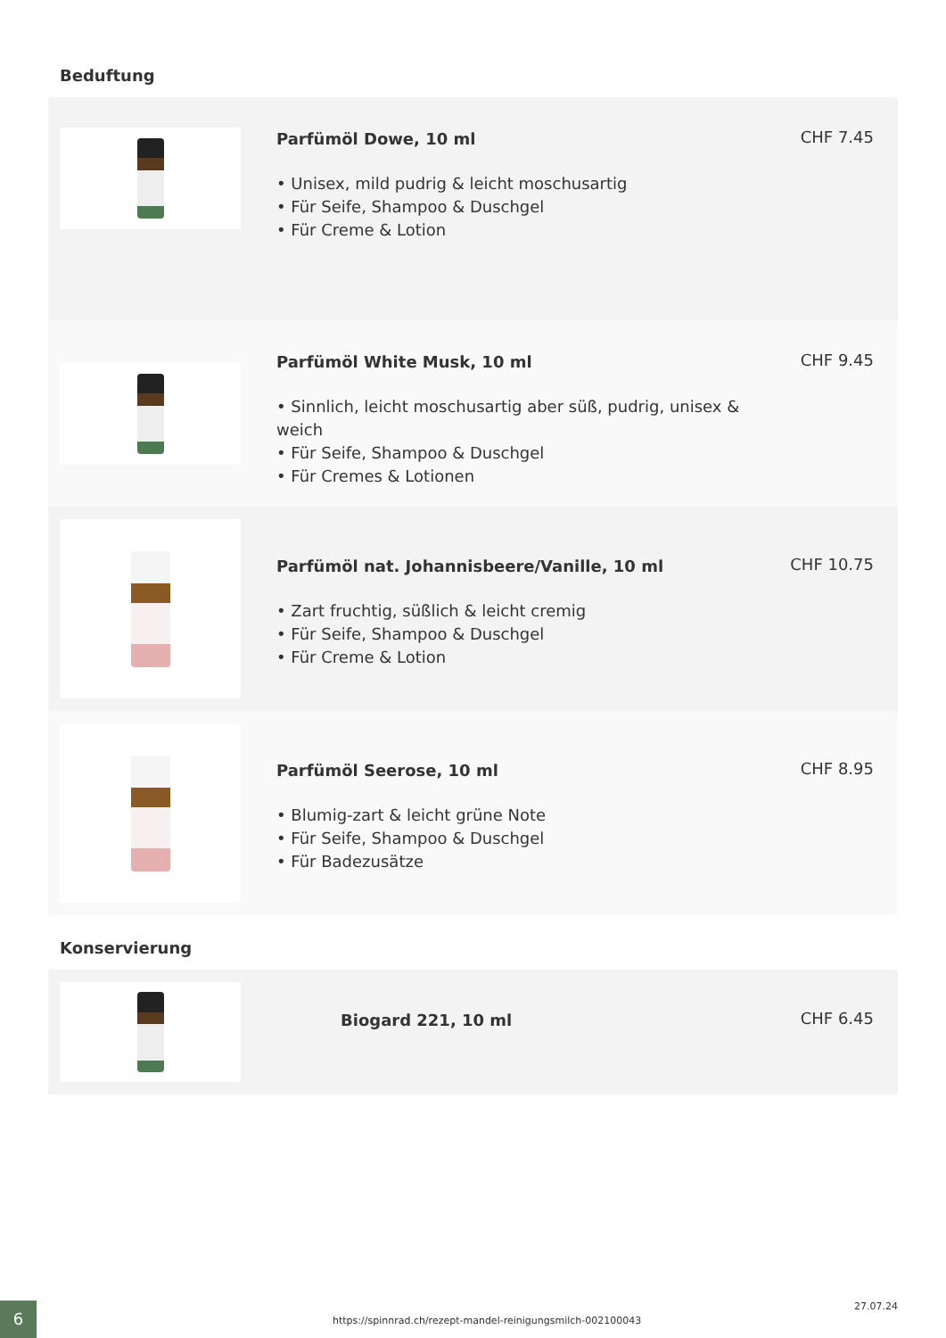Beduftung
Parfümöl Dowe, 10 ml
• Unisex, mild pudrig & leicht moschusartig
• Für Seife, Shampoo & Duschgel
• Für Creme & Lotion
CHF 7.45
Parfümöl White Musk, 10 ml
• Sinnlich, leicht moschusartig aber süß, pudrig, unisex & weich
• Für Seife, Shampoo & Duschgel
• Für Cremes & Lotionen
CHF 9.45
Parfümöl nat. Johannisbeere/Vanille, 10 ml
• Zart fruchtig, süßlich & leicht cremig
• Für Seife, Shampoo & Duschgel
• Für Creme & Lotion
CHF 10.75
Parfümöl Seerose, 10 ml
• Blumig-zart & leicht grüne Note
• Für Seife, Shampoo & Duschgel
• Für Badezusätze
CHF 8.95
Konservierung
Biogard 221, 10 ml
CHF 6.45
6
https://spinnrad.ch/rezept-mandel-reinigungsmilch-002100043
27.07.24